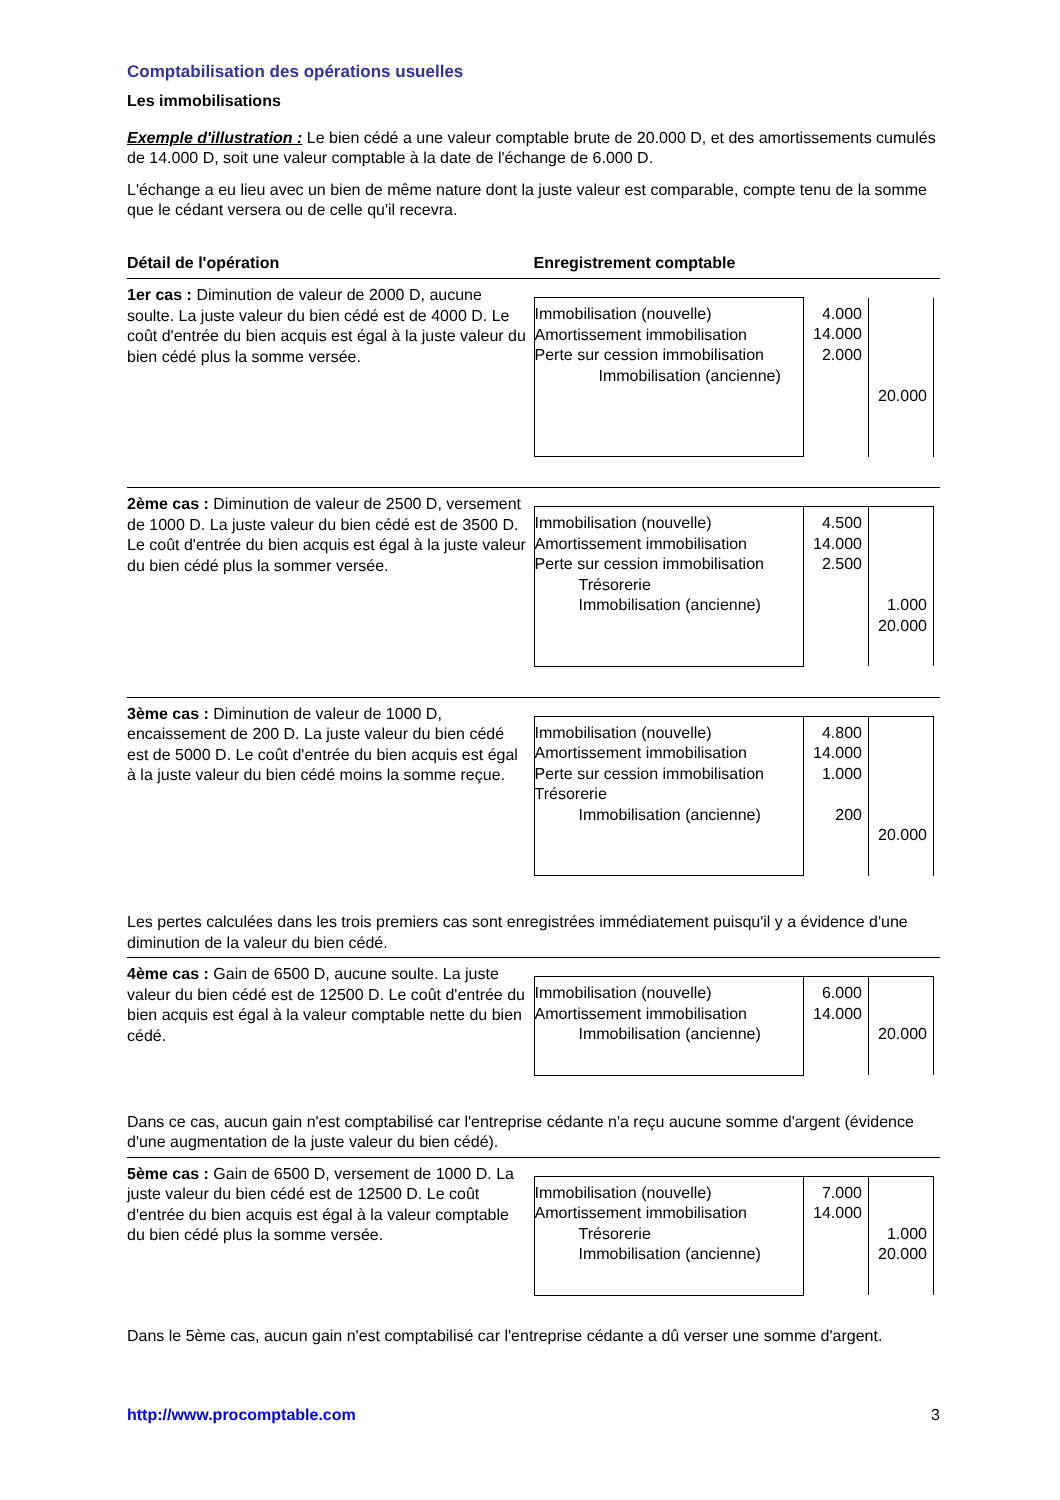Comptabilisation des opérations usuelles
Les immobilisations
Exemple d'illustration : Le bien cédé a une valeur comptable brute de 20.000 D, et des amortissements cumulés de 14.000 D, soit une valeur comptable à la date de l'échange de 6.000 D.
L'échange a eu lieu avec un bien de même nature dont la juste valeur est comparable, compte tenu de la somme que le cédant versera ou de celle qu'il recevra.
| Détail de l'opération | Enregistrement comptable |
| --- | --- |
| 1er cas : Diminution de valeur de 2000 D, aucune soulte. La juste valeur du bien cédé est de 4000 D. Le coût d'entrée du bien acquis est égal à la juste valeur du bien cédé plus la somme versée. | / Immobilisation (nouvelle) Amortissement immobilisation Perte sur cession immobilisation Immobilisation (ancienne) / 4.000 14.000 2.000 / 20.000 / |
| 2ème cas : Diminution de valeur de 2500 D, versement de 1000 D. La juste valeur du bien cédé est de 3500 D. Le coût d'entrée du bien acquis est égal à la juste valeur du bien cédé plus la sommer versée. | / Immobilisation (nouvelle) Amortissement immobilisation Perte sur cession immobilisation Trésorerie Immobilisation (ancienne) / 4.500 14.000 2.500 / 1.000 20.000 / |
| 3ème cas : Diminution de valeur de 1000 D, encaissement de 200 D. La juste valeur du bien cédé est de 5000 D. Le coût d'entrée du bien acquis est égal à la juste valeur du bien cédé moins la somme reçue. | / Immobilisation (nouvelle) Amortissement immobilisation Perte sur cession immobilisation Trésorerie Immobilisation (ancienne) / 4.800 14.000 1.000 200 / 20.000 / |
| Les pertes calculées dans les trois premiers cas sont enregistrées immédiatement puisqu'il y a évidence d'une diminution de la valeur du bien cédé. | |
| 4ème cas : Gain de 6500 D, aucune soulte. La juste valeur du bien cédé est de 12500 D. Le coût d'entrée du bien acquis est égal à la valeur comptable nette du bien cédé. | / Immobilisation (nouvelle) Amortissement immobilisation Immobilisation (ancienne) / 6.000 14.000 / 20.000 / |
| Dans ce cas, aucun gain n'est comptabilisé car l'entreprise cédante n'a reçu aucune somme d'argent (évidence d'une augmentation de la juste valeur du bien cédé). | |
| 5ème cas : Gain de 6500 D, versement de 1000 D. La juste valeur du bien cédé est de 12500 D. Le coût d'entrée du bien acquis est égal à la valeur comptable du bien cédé plus la somme versée. | / Immobilisation (nouvelle) Amortissement immobilisation Trésorerie Immobilisation (ancienne) / 7.000 14.000 / 1.000 20.000 / |
Dans le 5ème cas, aucun gain n'est comptabilisé car l'entreprise cédante a dû verser une somme d'argent.
http://www.procomptable.com 3